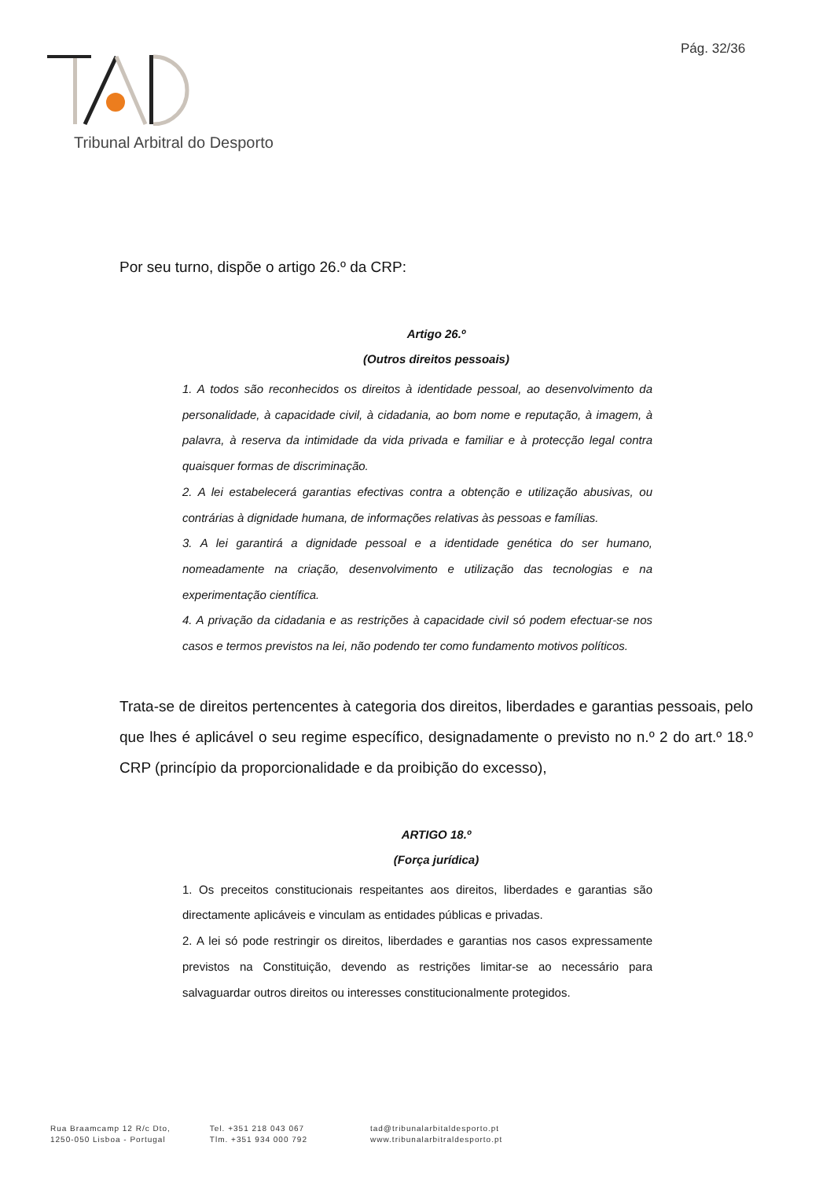Pág. 32/36
Tribunal Arbitral do Desporto
Por seu turno, dispõe o artigo 26.º da CRP:
Artigo 26.º
(Outros direitos pessoais)
1. A todos são reconhecidos os direitos à identidade pessoal, ao desenvolvimento da personalidade, à capacidade civil, à cidadania, ao bom nome e reputação, à imagem, à palavra, à reserva da intimidade da vida privada e familiar e à protecção legal contra quaisquer formas de discriminação.
2. A lei estabelecerá garantias efectivas contra a obtenção e utilização abusivas, ou contrárias à dignidade humana, de informações relativas às pessoas e famílias.
3. A lei garantirá a dignidade pessoal e a identidade genética do ser humano, nomeadamente na criação, desenvolvimento e utilização das tecnologias e na experimentação científica.
4. A privação da cidadania e as restrições à capacidade civil só podem efectuar-se nos casos e termos previstos na lei, não podendo ter como fundamento motivos políticos.
Trata-se de direitos pertencentes à categoria dos direitos, liberdades e garantias pessoais, pelo que lhes é aplicável o seu regime específico, designadamente o previsto no n.º 2 do art.º 18.º CRP (princípio da proporcionalidade e da proibição do excesso),
ARTIGO 18.º
(Força jurídica)
1. Os preceitos constitucionais respeitantes aos direitos, liberdades e garantias são directamente aplicáveis e vinculam as entidades públicas e privadas.
2. A lei só pode restringir os direitos, liberdades e garantias nos casos expressamente previstos na Constituição, devendo as restrições limitar-se ao necessário para salvaguardar outros direitos ou interesses constitucionalmente protegidos.
Rua Braamcamp 12 R/c Dto,
1250-050 Lisboa - Portugal
Tel. +351 218 043 067
Tlm. +351 934 000 792
tad@tribunalarbitaldesporto.pt
www.tribunalarbitraldesporto.pt